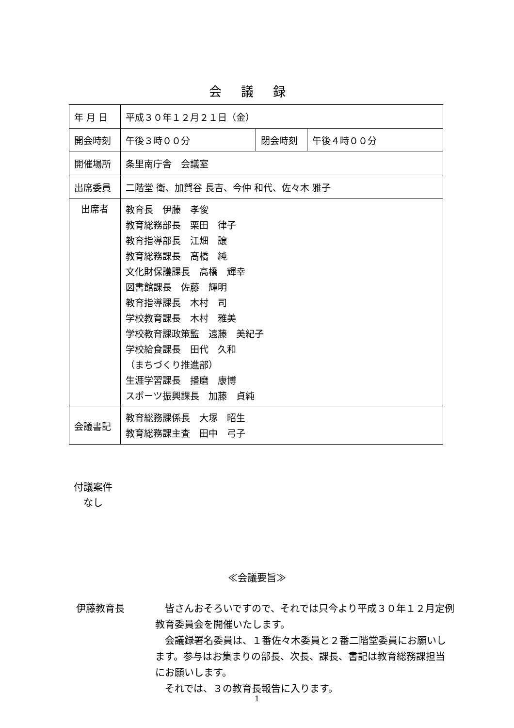会議録
| 年 月 日 | 平成３０年１２月２１日（金） | | |
| 開会時刻 | 午後３時００分 | 閉会時刻 | 午後４時００分 |
| 開催場所 | 条里南庁舎 会議室 | | |
| 出席委員 | 二階堂 衛、加賀谷 長吉、今仲 和代、佐々木 雅子 | | |
| 出席者 | 教育長 伊藤 孝俊 教育総務部長 栗田 律子 教育指導部長 江畑 譲 教育総務課長 髙橋 純 文化財保護課長 高橋 輝幸 図書館課長 佐藤 輝明 教育指導課長 木村 司 学校教育課長 木村 雅美 学校教育課政策監 遠藤 美紀子 学校給食課長 田代 久和 （まちづくり推進部） 生涯学習課長 播磨 康博 スポーツ振興課長 加藤 貞純 | | |
| 会議書記 | 教育総務課係長 大塚 昭生 教育総務課主査 田中 弓子 | | |
付議案件
　なし
≪会議要旨≫
伊藤教育長 　皆さんおそろいですので、それでは只今より平成３０年１２月定例教育委員会を開催いたします。
　会議録署名委員は、１番佐々木委員と２番二階堂委員にお願いします。参与はお集まりの部長、次長、課長、書記は教育総務課担当にお願いします。
　それでは、３の教育長報告に入ります。
1